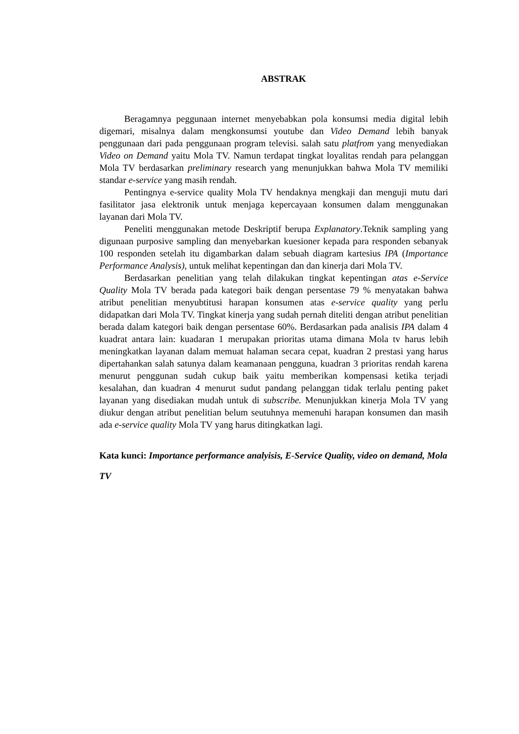ABSTRAK
Beragamnya peggunaan internet menyebabkan pola konsumsi media digital lebih digemari, misalnya dalam mengkonsumsi youtube dan Video Demand lebih banyak penggunaan dari pada penggunaan program televisi. salah satu platfrom yang menyediakan Video on Demand yaitu Mola TV. Namun terdapat tingkat loyalitas rendah para pelanggan Mola TV berdasarkan preliminary research yang menunjukkan bahwa Mola TV memiliki standar e-service yang masih rendah.
Pentingnya e-service quality Mola TV hendaknya mengkaji dan menguji mutu dari fasilitator jasa elektronik untuk menjaga kepercayaan konsumen dalam menggunakan layanan dari Mola TV.
Peneliti menggunakan metode Deskriptif berupa Explanatory.Teknik sampling yang digunaan purposive sampling dan menyebarkan kuesioner kepada para responden sebanyak 100 responden setelah itu digambarkan dalam sebuah diagram kartesius IPA (Importance Performance Analysis), untuk melihat kepentingan dan dan kinerja dari Mola TV.
Berdasarkan penelitian yang telah dilakukan tingkat kepentingan atas e-Service Quality Mola TV berada pada kategori baik dengan persentase 79 % menyatakan bahwa atribut penelitian menyubtitusi harapan konsumen atas e-service quality yang perlu didapatkan dari Mola TV. Tingkat kinerja yang sudah pernah diteliti dengan atribut penelitian berada dalam kategori baik dengan persentase 60%. Berdasarkan pada analisis IPA dalam 4 kuadrat antara lain: kuadaran 1 merupakan prioritas utama dimana Mola tv harus lebih meningkatkan layanan dalam memuat halaman secara cepat, kuadran 2 prestasi yang harus dipertahankan salah satunya dalam keamanaan pengguna, kuadran 3 prioritas rendah karena menurut penggunan sudah cukup baik yaitu memberikan kompensasi ketika terjadi kesalahan, dan kuadran 4 menurut sudut pandang pelanggan tidak terlalu penting paket layanan yang disediakan mudah untuk di subscribe. Menunjukkan kinerja Mola TV yang diukur dengan atribut penelitian belum seutuhnya memenuhi harapan konsumen dan masih ada e-service quality Mola TV yang harus ditingkatkan lagi.
Kata kunci: Importance performance analyisis, E-Service Quality, video on demand, Mola TV